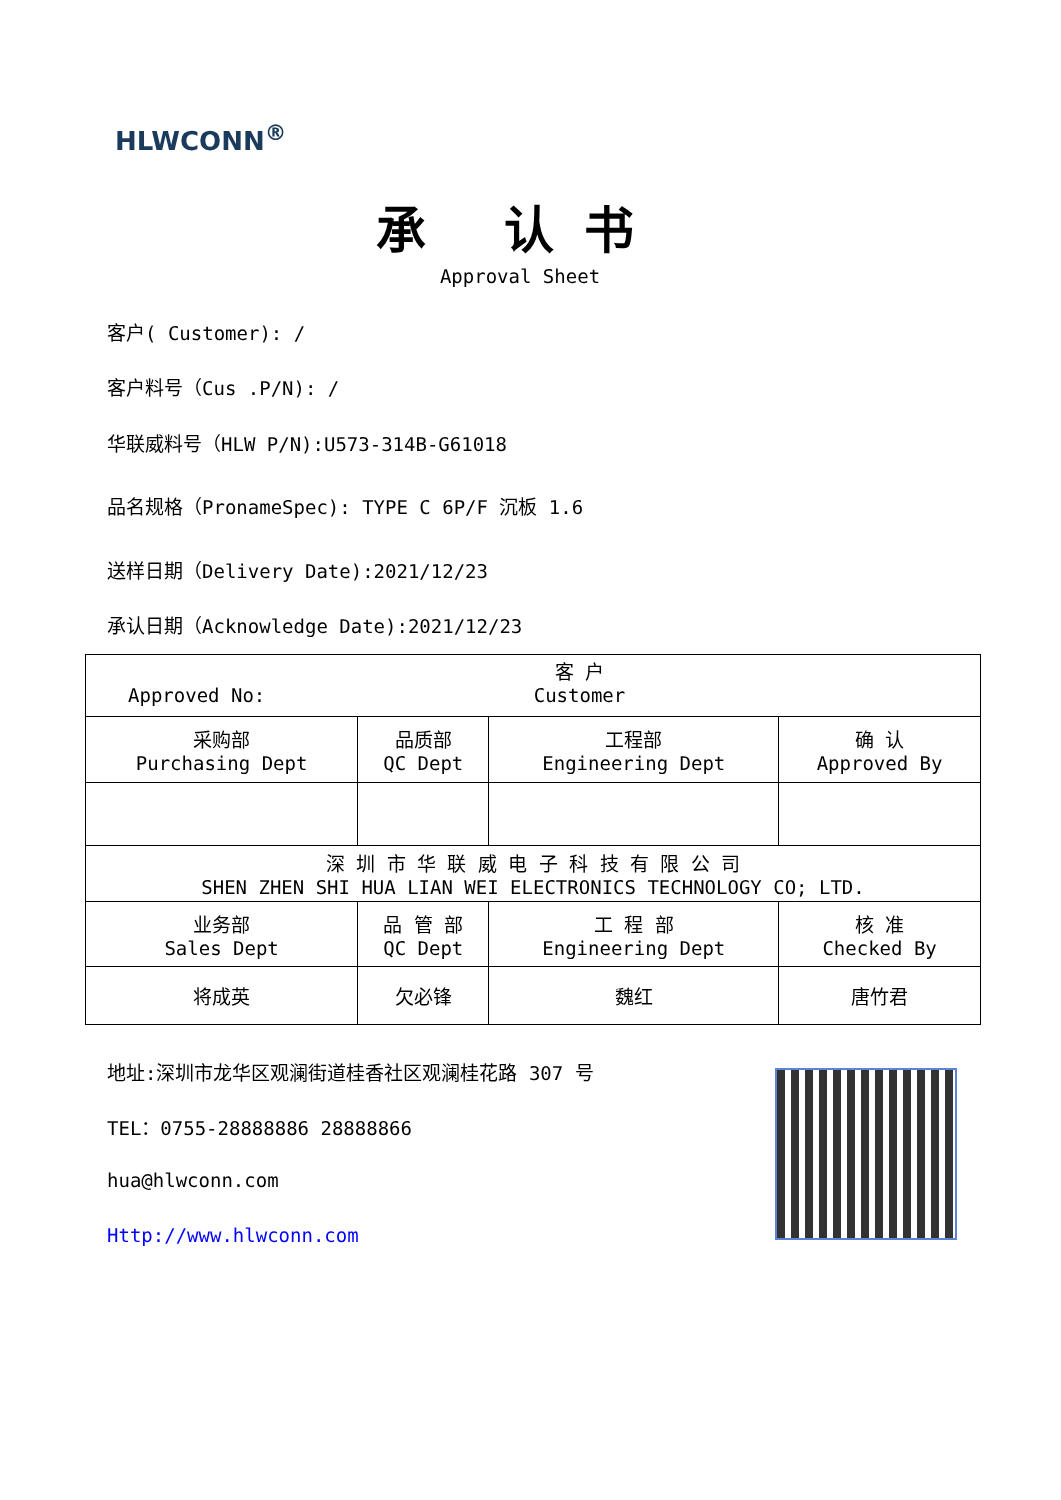HLWCONN<sup>®</sup>
承 认书
Approval Sheet
客户( Customer): /
客户料号（Cus .P/N): /
华联威料号（HLW P/N):U573-314B-G61018
品名规格（PronameSpec): TYPE C 6P/F 沉板 1.6
送样日期（Delivery Date):2021/12/23
承认日期（Acknowledge Date):2021/12/23
| Approved No: 客 户 Customer | | | |
| 采购部 Purchasing Dept | 品质部 QC Dept | 工程部 Engineering Dept | 确 认 Approved By |
| 深 圳 市 华 联 威 电 子 科 技 有 限 公 司 SHEN ZHEN SHI HUA LIAN WEI ELECTRONICS TECHNOLOGY CO; LTD. | | | |
| 业务部 Sales Dept | 品 管 部 QC Dept | 工 程 部 Engineering Dept | 核 准 Checked By |
| 将成英 | 欠必锋 | 魏红 | 唐竹君 |
地址:深圳市龙华区观澜街道桂香社区观澜桂花路 307 号
TEL：0755-28888886 28888866
hua@hlwconn.com
Http://www.hlwconn.com